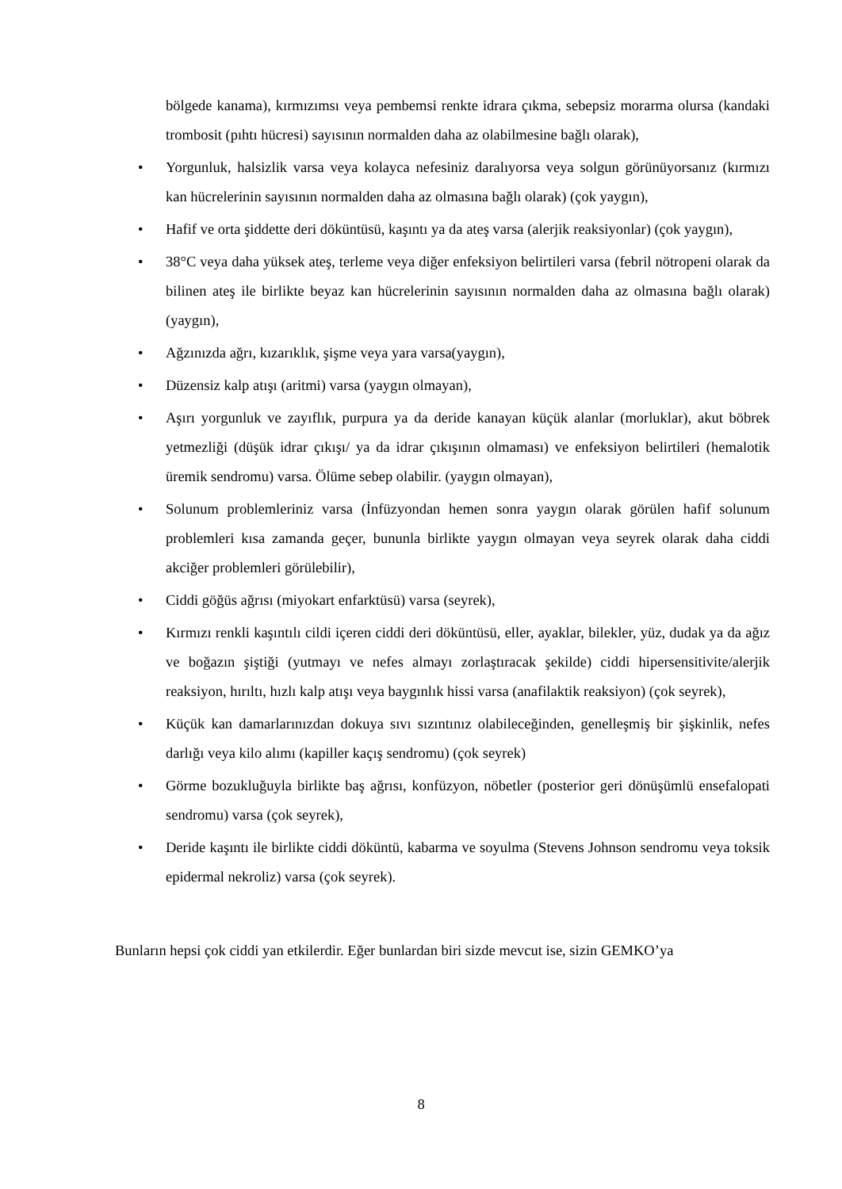bölgede kanama), kırmızımsı veya pembemsi renkte idrara çıkma, sebepsiz morarma olursa (kandaki trombosit (pıhtı hücresi) sayısının normalden daha az olabilmesine bağlı olarak),
• Yorgunluk, halsizlik varsa veya kolayca nefesiniz daralıyorsa veya solgun görünüyorsanız (kırmızı kan hücrelerinin sayısının normalden daha az olmasına bağlı olarak) (çok yaygın),
• Hafif ve orta şiddette deri döküntüsü, kaşıntı ya da ateş varsa (alerjik reaksiyonlar) (çok yaygın),
• 38°C veya daha yüksek ateş, terleme veya diğer enfeksiyon belirtileri varsa (febril nötropeni olarak da bilinen ateş ile birlikte beyaz kan hücrelerinin sayısının normalden daha az olmasına bağlı olarak) (yaygın),
• Ağzınızda ağrı, kızarıklık, şişme veya yara varsa(yaygın),
• Düzensiz kalp atışı (aritmi) varsa (yaygın olmayan),
• Aşırı yorgunluk ve zayıflık, purpura ya da deride kanayan küçük alanlar (morluklar), akut böbrek yetmezliği (düşük idrar çıkışı/ ya da idrar çıkışının olmaması) ve enfeksiyon belirtileri (hemalotik üremik sendromu) varsa. Ölüme sebep olabilir. (yaygın olmayan),
• Solunum problemleriniz varsa (İnfüzyondan hemen sonra yaygın olarak görülen hafif solunum problemleri kısa zamanda geçer, bununla birlikte yaygın olmayan veya seyrek olarak daha ciddi akciğer problemleri görülebilir),
• Ciddi göğüs ağrısı (miyokart enfarktüsü) varsa (seyrek),
• Kırmızı renkli kaşıntılı cildi içeren ciddi deri döküntüsü, eller, ayaklar, bilekler, yüz, dudak ya da ağız ve boğazın şiştiği (yutmayı ve nefes almayı zorlaştıracak şekilde) ciddi hipersensitivite/alerjik reaksiyon, hırıltı, hızlı kalp atışı veya baygınlık hissi varsa (anafilaktik reaksiyon) (çok seyrek),
• Küçük kan damarlarınızdan dokuya sıvı sızıntınız olabileceğinden, genelleşmiş bir şişkinlik, nefes darlığı veya kilo alımı (kapiller kaçış sendromu) (çok seyrek)
• Görme bozukluğuyla birlikte baş ağrısı, konfüzyon, nöbetler (posterior geri dönüşümlü ensefalopati sendromu) varsa (çok seyrek),
• Deride kaşıntı ile birlikte ciddi döküntü, kabarma ve soyulma (Stevens Johnson sendromu veya toksik epidermal nekroliz) varsa (çok seyrek).
Bunların hepsi çok ciddi yan etkilerdir. Eğer bunlardan biri sizde mevcut ise, sizin GEMKO’ya
8